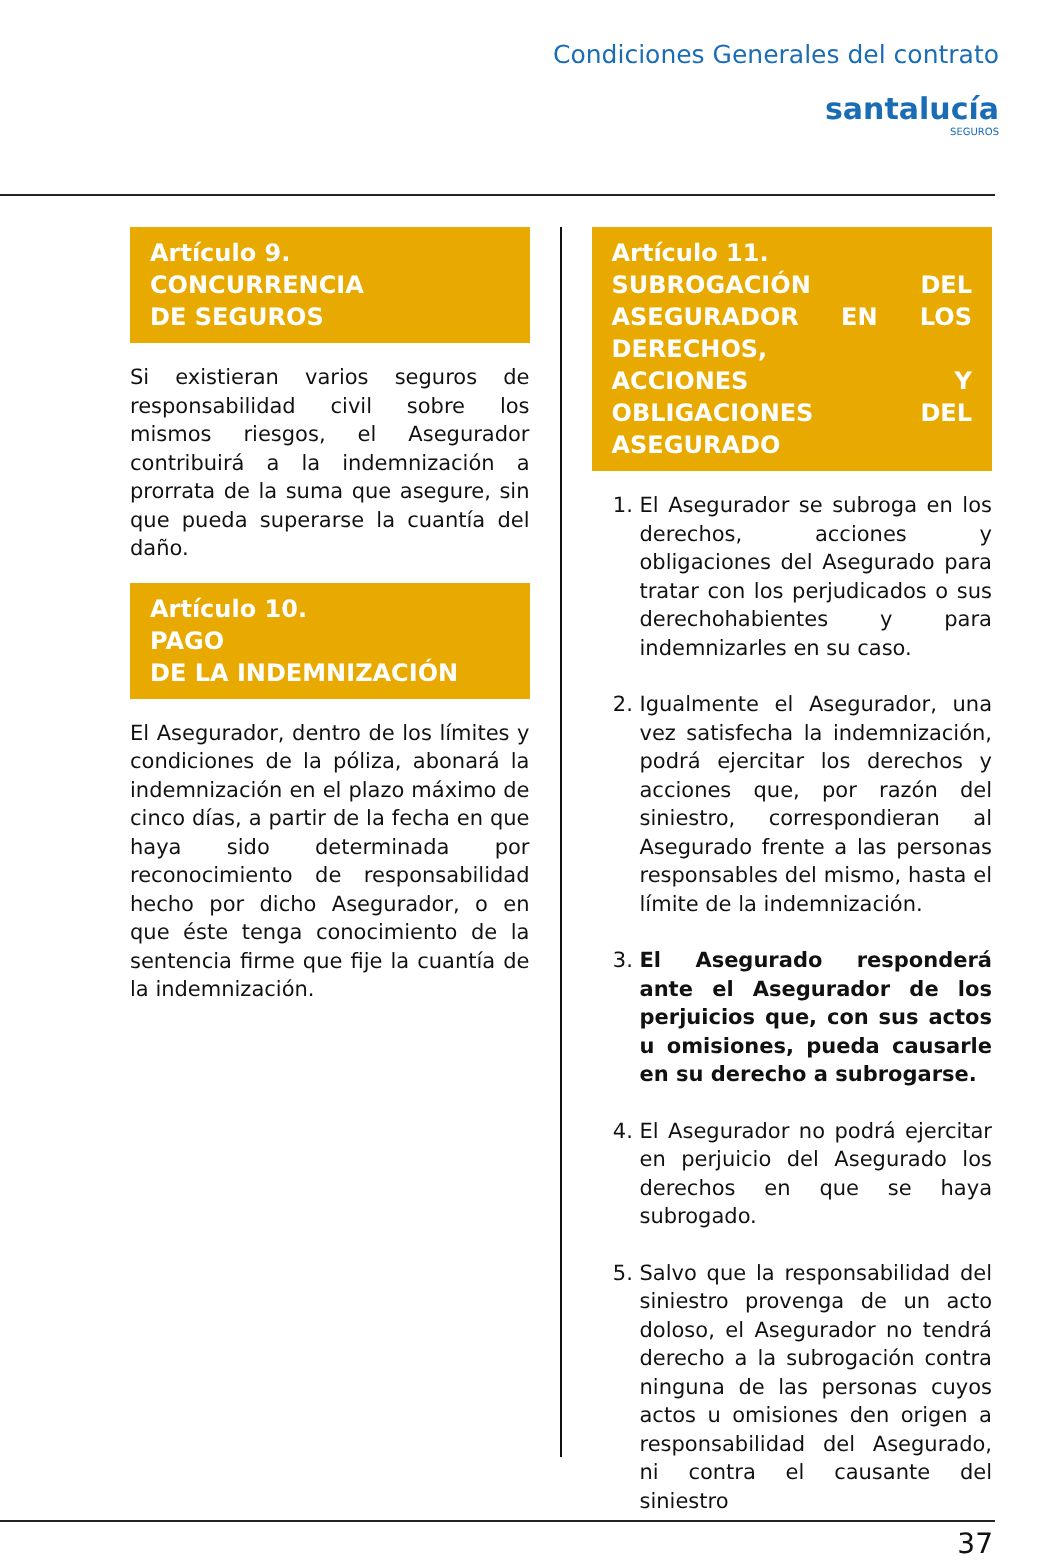Condiciones Generales del contrato
santalucía
SEGUROS
Artículo 9.
CONCURRENCIA
DE SEGUROS
Si existieran varios seguros de responsabilidad civil sobre los mismos riesgos, el Asegurador contribuirá a la indemnización a prorrata de la suma que asegure, sin que pueda superarse la cuantía del daño.
Artículo 10.
PAGO
DE LA INDEMNIZACIÓN
El Asegurador, dentro de los límites y condiciones de la póliza, abonará la indemnización en el plazo máximo de cinco días, a partir de la fecha en que haya sido determinada por reconocimiento de responsabilidad hecho por dicho Asegurador, o en que éste tenga conocimiento de la sentencia firme que fije la cuantía de la indemnización.
Artículo 11.
SUBROGACIÓN DEL ASEGURADOR EN LOS DERECHOS,
ACCIONES Y OBLIGACIONES DEL ASEGURADO
1. El Asegurador se subroga en los derechos, acciones y obligaciones del Asegurado para tratar con los perjudicados o sus derechohabientes y para indemnizarles en su caso.
2. Igualmente el Asegurador, una vez satisfecha la indemnización, podrá ejercitar los derechos y acciones que, por razón del siniestro, correspondieran al Asegurado frente a las personas responsables del mismo, hasta el límite de la indemnización.
3. El Asegurado responderá ante el Asegurador de los perjuicios que, con sus actos u omisiones, pueda causarle en su derecho a subrogarse.
4. El Asegurador no podrá ejercitar en perjuicio del Asegurado los derechos en que se haya subrogado.
5. Salvo que la responsabilidad del siniestro provenga de un acto doloso, el Asegurador no tendrá derecho a la subrogación contra ninguna de las personas cuyos actos u omisiones den origen a responsabilidad del Asegurado, ni contra el causante del siniestro
37